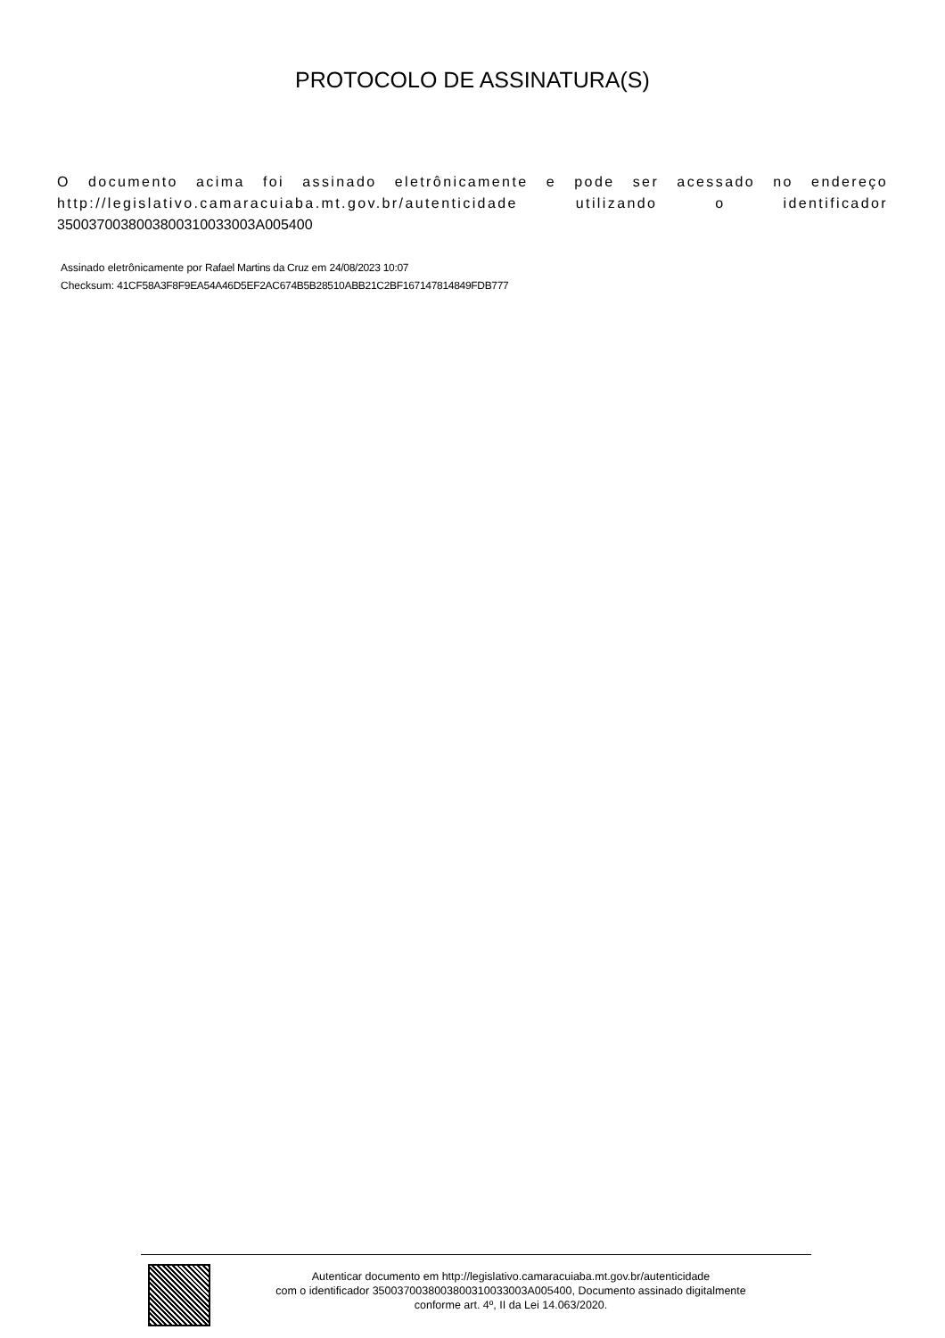PROTOCOLO DE ASSINATURA(S)
O documento acima foi assinado eletrônicamente e pode ser acessado no endereço http://legislativo.camaracuiaba.mt.gov.br/autenticidade utilizando o identificador 350037003800380031003300​3A005400
Assinado eletrônicamente por Rafael Martins da Cruz em 24/08/2023 10:07
Checksum: 41CF58A3F8F9EA54A46D5EF2AC674B5B28510ABB21C2BF167147814849FDB777
Autenticar documento em http://legislativo.camaracuiaba.mt.gov.br/autenticidade
com o identificador 350037003800380031003300​3A005400, Documento assinado digitalmente
conforme art. 4º, II da Lei 14.063/2020.